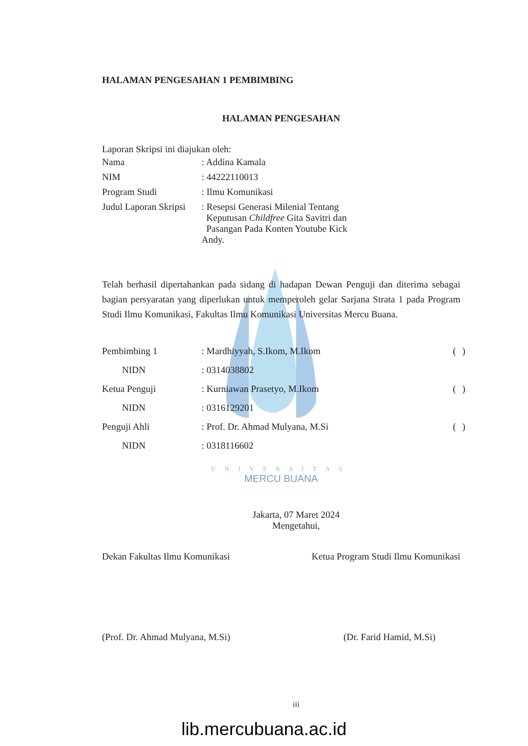HALAMAN PENGESAHAN 1 PEMBIMBING
HALAMAN PENGESAHAN
Laporan Skripsi ini diajukan oleh:
| Nama | : Addina Kamala |
| NIM | : 44222110013 |
| Program Studi | : Ilmu Komunikasi |
| Judul Laporan Skripsi | : Resepsi Generasi Milenial Tentang Keputusan Childfree Gita Savitri dan Pasangan Pada Konten Youtube Kick Andy. |
Telah berhasil dipertahankan pada sidang di hadapan Dewan Penguji dan diterima sebagai bagian persyaratan yang diperlukan untuk memperoleh gelar Sarjana Strata 1 pada Program Studi Ilmu Komunikasi, Fakultas Ilmu Komunikasi Universitas Mercu Buana.
| Pembimbing 1 | : Mardhiyyah, S.Ikom, M.Ikom | ( | ) |
| NIDN | : 0314038802 | | |
| Ketua Penguji | : Kurniawan Prasetyo, M.Ikom | ( | ) |
| NIDN | : 0316129201 | | |
| Penguji Ahli | : Prof. Dr. Ahmad Mulyana, M.Si | ( | ) |
| NIDN | : 0318116602 | | |
UNIVERSITAS
MERCU BUANA
Jakarta, 07 Maret 2024
Mengetahui,
Dekan Fakultas Ilmu Komunikasi Ketua Program Studi Ilmu Komunikasi
(Prof. Dr. Ahmad Mulyana, M.Si)
(Dr. Farid Hamid, M.Si)
iii
lib.mercubuana.ac.id